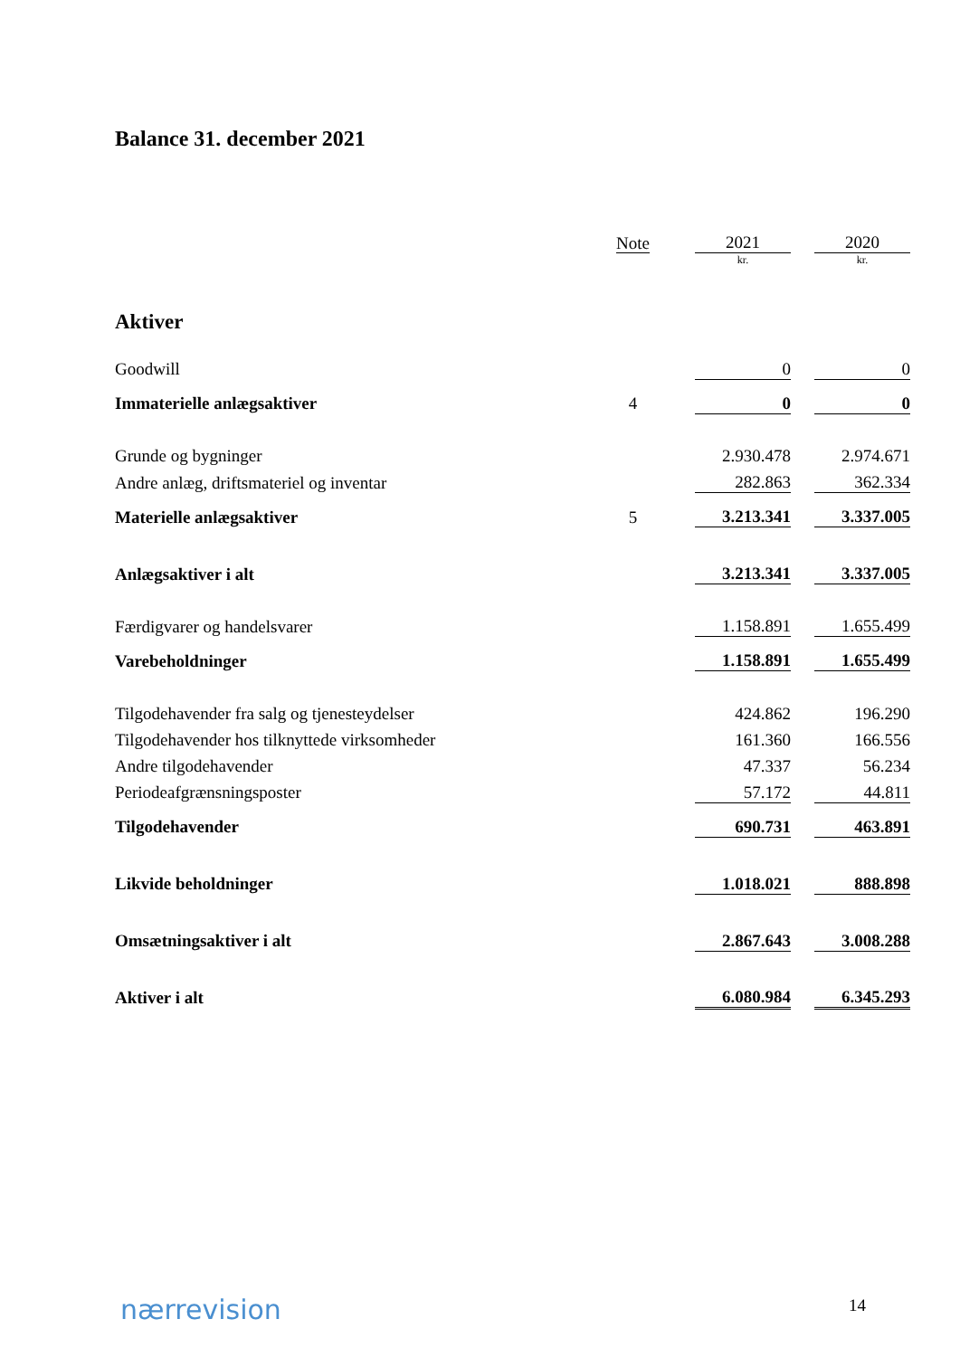Balance 31. december 2021
| | Note | | 2021 | | 2020 |
| --- | --- | --- | --- | --- | --- |
| | | | kr. | | kr. |
| Aktiver | | | | | |
| Goodwill | | | 0 | | 0 |
| Immaterielle anlægsaktiver | 4 | | 0 | | 0 |
| Grunde og bygninger | | | 2.930.478 | | 2.974.671 |
| Andre anlæg, driftsmateriel og inventar | | | 282.863 | | 362.334 |
| Materielle anlægsaktiver | 5 | | 3.213.341 | | 3.337.005 |
| Anlægsaktiver i alt | | | 3.213.341 | | 3.337.005 |
| Færdigvarer og handelsvarer | | | 1.158.891 | | 1.655.499 |
| Varebeholdninger | | | 1.158.891 | | 1.655.499 |
| Tilgodehavender fra salg og tjenesteydelser | | | 424.862 | | 196.290 |
| Tilgodehavender hos tilknyttede virksomheder | | | 161.360 | | 166.556 |
| Andre tilgodehavender | | | 47.337 | | 56.234 |
| Periodeafgrænsningsposter | | | 57.172 | | 44.811 |
| Tilgodehavender | | | 690.731 | | 463.891 |
| Likvide beholdninger | | | 1.018.021 | | 888.898 |
| Omsætningsaktiver i alt | | | 2.867.643 | | 3.008.288 |
| Aktiver i alt | | | 6.080.984 | | 6.345.293 |
nærrevision 14